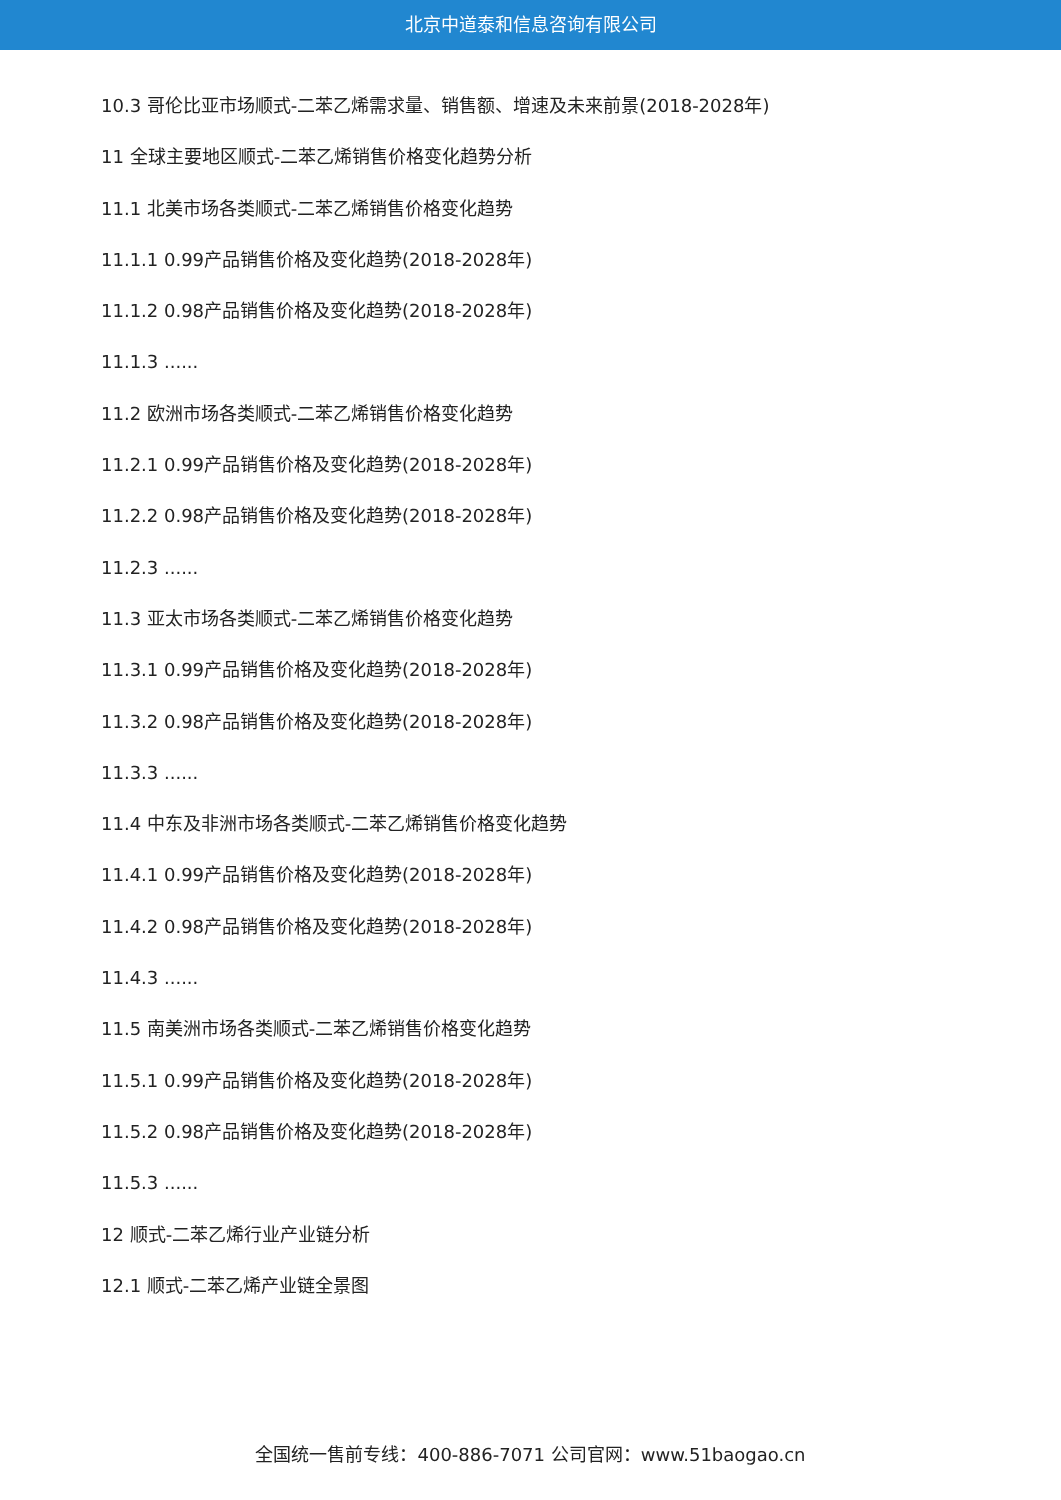北京中道泰和信息咨询有限公司
10.3 哥伦比亚市场顺式-二苯乙烯需求量、销售额、增速及未来前景(2018-2028年)
11 全球主要地区顺式-二苯乙烯销售价格变化趋势分析
11.1 北美市场各类顺式-二苯乙烯销售价格变化趋势
11.1.1 0.99产品销售价格及变化趋势(2018-2028年)
11.1.2 0.98产品销售价格及变化趋势(2018-2028年)
11.1.3 ......
11.2 欧洲市场各类顺式-二苯乙烯销售价格变化趋势
11.2.1 0.99产品销售价格及变化趋势(2018-2028年)
11.2.2 0.98产品销售价格及变化趋势(2018-2028年)
11.2.3 ......
11.3 亚太市场各类顺式-二苯乙烯销售价格变化趋势
11.3.1 0.99产品销售价格及变化趋势(2018-2028年)
11.3.2 0.98产品销售价格及变化趋势(2018-2028年)
11.3.3 ......
11.4 中东及非洲市场各类顺式-二苯乙烯销售价格变化趋势
11.4.1 0.99产品销售价格及变化趋势(2018-2028年)
11.4.2 0.98产品销售价格及变化趋势(2018-2028年)
11.4.3 ......
11.5 南美洲市场各类顺式-二苯乙烯销售价格变化趋势
11.5.1 0.99产品销售价格及变化趋势(2018-2028年)
11.5.2 0.98产品销售价格及变化趋势(2018-2028年)
11.5.3 ......
12 顺式-二苯乙烯行业产业链分析
12.1 顺式-二苯乙烯产业链全景图
全国统一售前专线：400-886-7071 公司官网：www.51baogao.cn